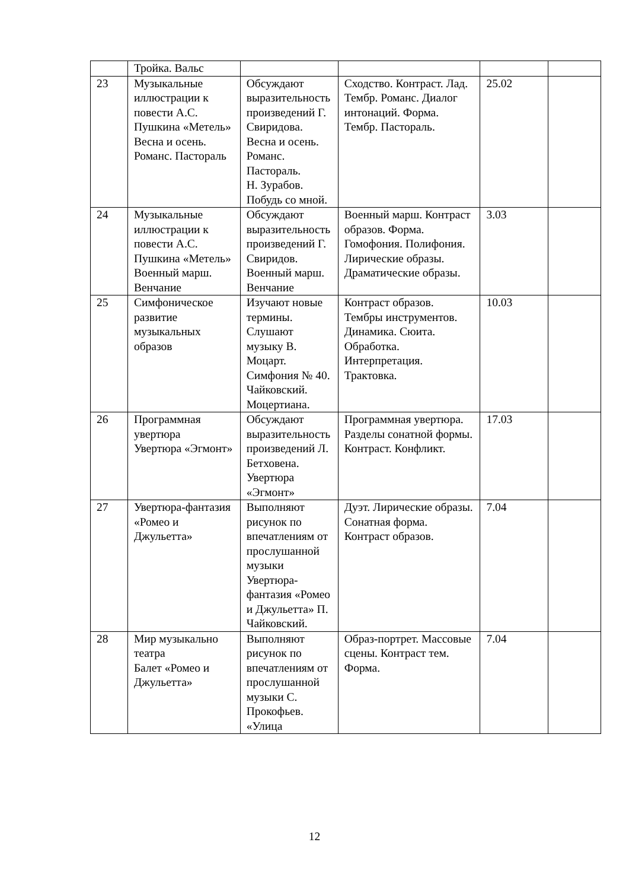| | Тройка. Вальс | | | | |
| 23 | Музыкальные иллюстрации к повести А.С. Пушкина «Метель» Весна и осень. Романс. Пастораль | Обсуждают выразительность произведений Г. Свиридова. Весна и осень. Романс. Пастораль. Н. Зурабов. Побудь со мной. | Сходство. Контраст. Лад. Тембр. Романс. Диалог интонаций. Форма. Тембр. Пастораль. | 25.02 | |
| 24 | Музыкальные иллюстрации к повести А.С. Пушкина «Метель» Военный марш. Венчание | Обсуждают выразительность произведений Г. Свиридов. Военный марш. Венчание | Военный марш. Контраст образов. Форма. Гомофония. Полифония. Лирические образы. Драматические образы. | 3.03 | |
| 25 | Симфоническое развитие музыкальных образов | Изучают новые термины. Слушают музыку В. Моцарт. Симфония № 40. Чайковский. Моцертиана. | Контраст образов. Тембры инструментов. Динамика. Сюита. Обработка. Интерпретация. Трактовка. | 10.03 | |
| 26 | Программная увертюра Увертюра «Эгмонт» | Обсуждают выразительность произведений Л. Бетховена. Увертюра «Эгмонт» | Программная увертюра. Разделы сонатной формы. Контраст. Конфликт. | 17.03 | |
| 27 | Увертюра-фантазия «Ромео и Джульетта» | Выполняют рисунок по впечатлениям от прослушанной музыки Увертюра-фантазия «Ромео и Джульетта» П. Чайковский. | Дуэт. Лирические образы. Сонатная форма. Контраст образов. | 7.04 | |
| 28 | Мир музыкально театра Балет «Ромео и Джульетта» | Выполняют рисунок по впечатлениям от прослушанной музыки С. Прокофьев. «Улица | Образ-портрет. Массовые сцены. Контраст тем. Форма. | 7.04 | |
12